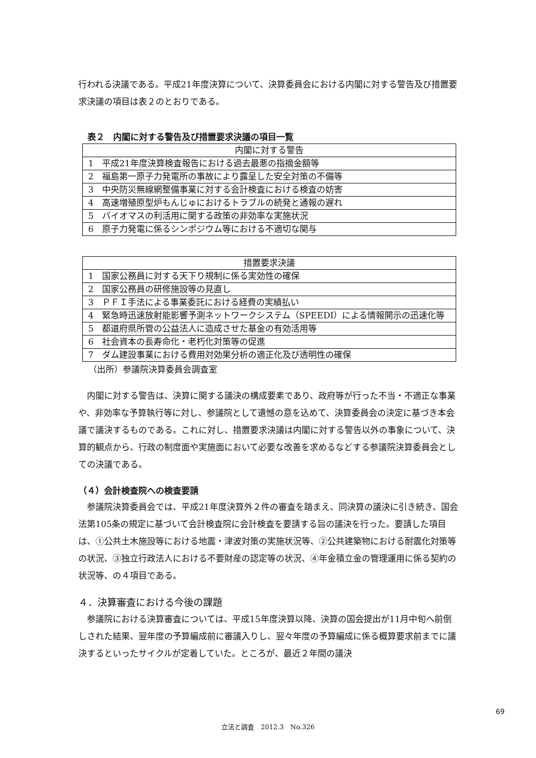行われる決議である。平成21年度決算について、決算委員会における内閣に対する警告及び措置要求決議の項目は表２のとおりである。
表２　内閣に対する警告及び措置要求決議の項目一覧
| 内閣に対する警告 | |
| --- | --- |
| 1 | 平成21年度決算検査報告における過去最悪の指摘金額等 |
| 2 | 福島第一原子力発電所の事故により露呈した安全対策の不備等 |
| 3 | 中央防災無線網整備事業に対する会計検査における検査の妨害 |
| 4 | 高速増殖原型炉もんじゅにおけるトラブルの続発と通報の遅れ |
| 5 | バイオマスの利活用に関する政策の非効率な実施状況 |
| 6 | 原子力発電に係るシンポジウム等における不適切な関与 |
| 措置要求決議 | |
| --- | --- |
| 1 | 国家公務員に対する天下り規制に係る実効性の確保 |
| 2 | 国家公務員の研修施設等の見直し |
| 3 | ＰＦＩ手法による事業委託における経費の実績払い |
| 4 | 緊急時迅速放射能影響予測ネットワークシステム（SPEEDI）による情報開示の迅速化等 |
| 5 | 都道府県所管の公益法人に造成させた基金の有効活用等 |
| 6 | 社会資本の長寿命化・老朽化対策等の促進 |
| 7 | ダム建設事業における費用対効果分析の適正化及び透明性の確保 |
（出所）参議院決算委員会調査室
内閣に対する警告は、決算に関する議決の構成要素であり、政府等が行った不当・不適正な事業や、非効率な予算執行等に対し、参議院として遺憾の意を込めて、決算委員会の決定に基づき本会議で議決するものである。これに対し、措置要求決議は内閣に対する警告以外の事象について、決算的観点から、行政の制度面や実施面において必要な改善を求めるなどする参議院決算委員会としての決議である。
（４）会計検査院への検査要請
参議院決算委員会では、平成21年度決算外２件の審査を踏まえ、同決算の議決に引き続き、国会法第105条の規定に基づいて会計検査院に会計検査を要請する旨の議決を行った。要請した項目は、①公共土木施設等における地震・津波対策の実施状況等、②公共建築物における耐震化対策等の状況、③独立行政法人における不要財産の認定等の状況、④年金積立金の管理運用に係る契約の状況等、の４項目である。
４．決算審査における今後の課題
参議院における決算審査については、平成15年度決算以降、決算の国会提出が11月中旬へ前倒しされた結果、翌年度の予算編成前に審議入りし、翌々年度の予算編成に係る概算要求前までに議決するといったサイクルが定着していた。ところが、最近２年間の議決
69
立法と調査　2012.3　No.326